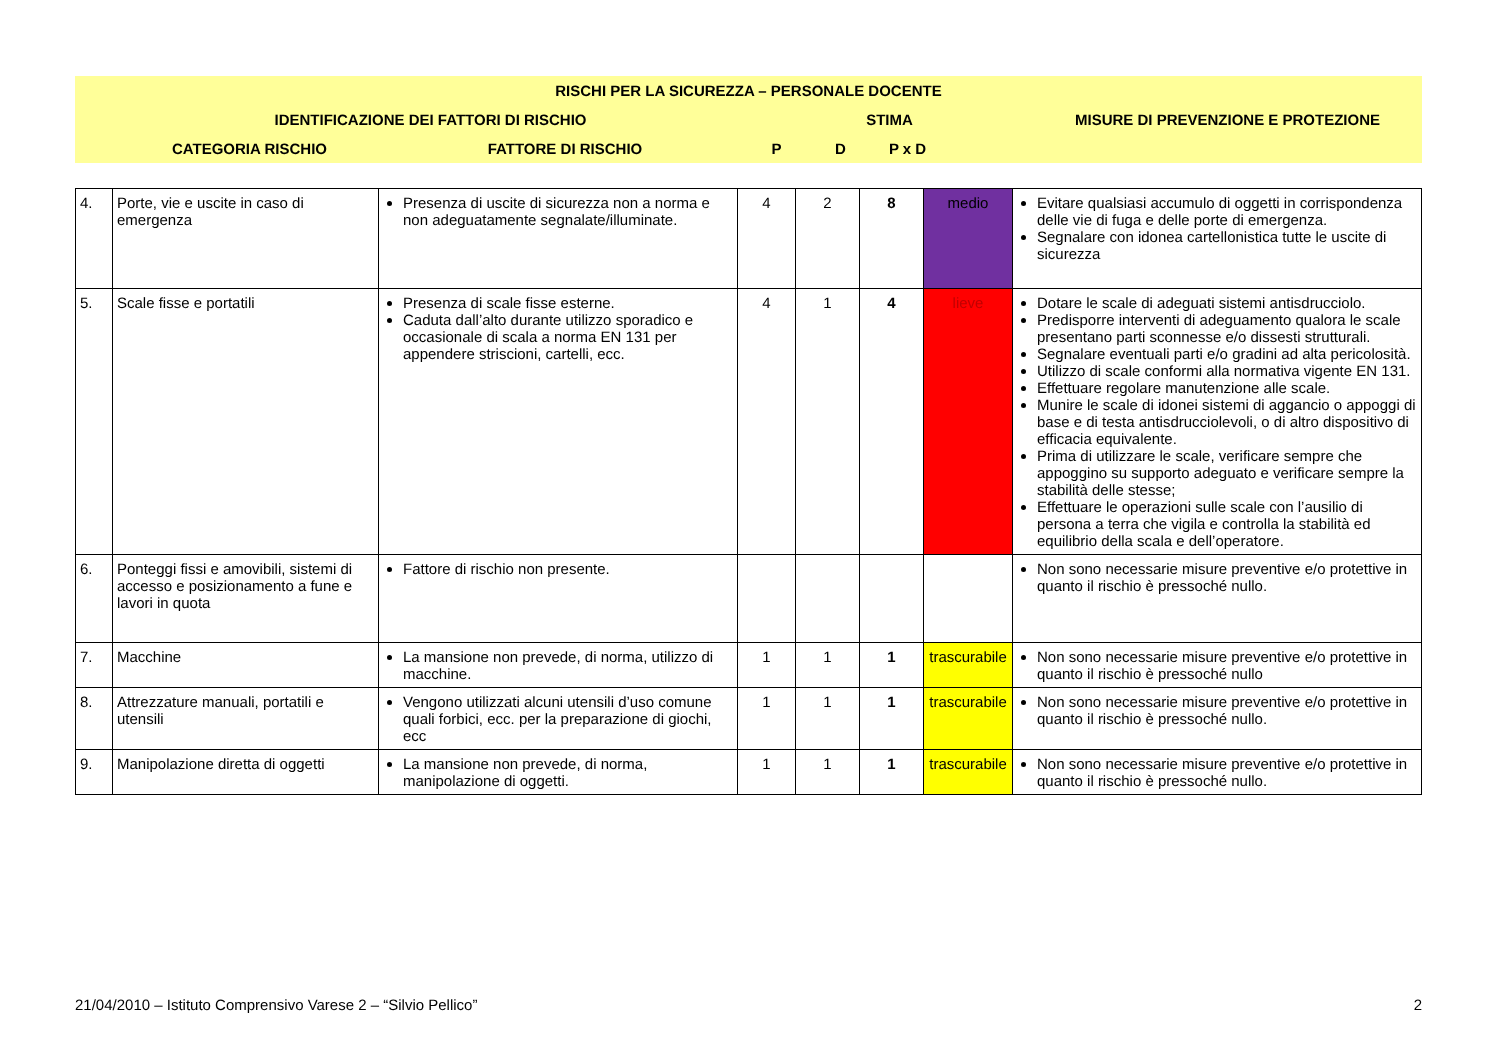| RISCHI PER LA SICUREZZA – PERSONALE DOCENTE | | | | | | | |
| | IDENTIFICAZIONE DEI FATTORI DI RISCHIO | | STIMA | | | | MISURE DI PREVENZIONE E PROTEZIONE |
| | CATEGORIA RISCHIO | FATTORE DI RISCHIO | P | D | P x D | | |
| 4. | Porte, vie e uscite in caso di emergenza | Presenza di uscite di sicurezza non a norma e non adeguatamente segnalate/illuminate. | 4 | 2 | 8 | medio | Evitare qualsiasi accumulo di oggetti in corrispondenza delle vie di fuga e delle porte di emergenza. Segnalare con idonea cartellonistica tutte le uscite di sicurezza |
| 5. | Scale fisse e portatili | Presenza di scale fisse esterne. Caduta dall’alto durante utilizzo sporadico e occasionale di scala a norma EN 131 per appendere striscioni, cartelli, ecc. | 4 | 1 | 4 | lieve | Dotare le scale di adeguati sistemi antisdrucciolo. Predisporre interventi di adeguamento qualora le scale presentano parti sconnesse e/o dissesti strutturali. Segnalare eventuali parti e/o gradini ad alta pericolosità. Utilizzo di scale conformi alla normativa vigente EN 131. Effettuare regolare manutenzione alle scale. Munire le scale di idonei sistemi di aggancio o appoggi di base e di testa antisdrucciolevoli, o di altro dispositivo di efficacia equivalente. Prima di utilizzare le scale, verificare sempre che appoggino su supporto adeguato e verificare sempre la stabilità delle stesse; Effettuare le operazioni sulle scale con l’ausilio di persona a terra che vigila e controlla la stabilità ed equilibrio della scala e dell’operatore. |
| 6. | Ponteggi fissi e amovibili, sistemi di accesso e posizionamento a fune e lavori in quota | Fattore di rischio non presente. | | | | | Non sono necessarie misure preventive e/o protettive in quanto il rischio è pressoché nullo. |
| 7. | Macchine | La mansione non prevede, di norma, utilizzo di macchine. | 1 | 1 | 1 | trascurabile | Non sono necessarie misure preventive e/o protettive in quanto il rischio è pressoché nullo |
| 8. | Attrezzature manuali, portatili e utensili | Vengono utilizzati alcuni utensili d’uso comune quali forbici, ecc. per la preparazione di giochi, ecc | 1 | 1 | 1 | trascurabile | Non sono necessarie misure preventive e/o protettive in quanto il rischio è pressoché nullo. |
| 9. | Manipolazione diretta di oggetti | La mansione non prevede, di norma, manipolazione di oggetti. | 1 | 1 | 1 | trascurabile | Non sono necessarie misure preventive e/o protettive in quanto il rischio è pressoché nullo. |
21/04/2010 – Istituto Comprensivo Varese 2 – “Silvio Pellico” 2